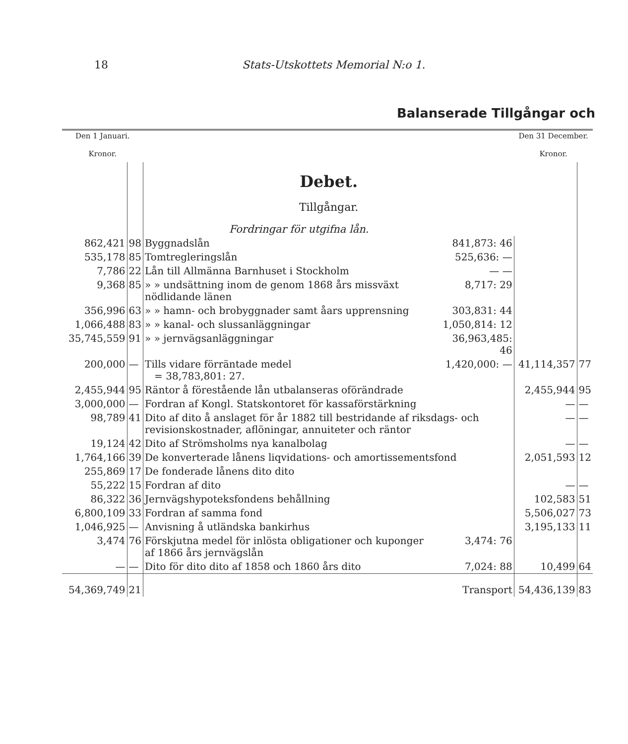18 Stats-Utskottets Memorial N:o 1.
Balanserade Tillgångar och
| Den 1 Januari. Kronor. | | | | Den 31 December. Kronor. | |
| --- | --- | --- | --- | --- | --- |
| | | Debet. Tillgångar. Fordringar för utgifna lån. | | | |
| 862,421 | 98 | Byggnadslån | 841,873: 46 | | |
| 535,178 | 85 | Tomtregleringslån | 525,636: — | | |
| 7,786 | 22 | Lån till Allmänna Barnhuset i Stockholm | — — | | |
| 9,368 | 85 | » » undsättning inom de genom 1868 års missväxt nödlidande länen | 8,717: 29 | | |
| 356,996 | 63 | » » hamn- och brobyggnader samt åars upprensning | 303,831: 44 | | |
| 1,066,488 | 83 | » » kanal- och slussanläggningar | 1,050,814: 12 | | |
| 35,745,559 | 91 | » » jernvägsanläggningar | 36,963,485: 46 | | |
| 200,000 | — | Tills vidare förräntade medel = 38,783,801: 27. | 1,420,000: — | 41,114,357 | 77 |
| 2,455,944 | 95 | Räntor å förestående lån utbalanseras oförändrade | | 2,455,944 | 95 |
| 3,000,000 | — | Fordran af Kongl. Statskontoret för kassaförstärkning | | — | — |
| 98,789 | 41 | Dito af dito å anslaget för år 1882 till bestridande af riksdags- och revisionskostnader, aflöningar, annuiteter och räntor | | — | — |
| 19,124 | 42 | Dito af Strömsholms nya kanalbolag | | — | — |
| 1,764,166 | 39 | De konverterade lånens liqvidations- och amortissementsfond | | 2,051,593 | 12 |
| 255,869 | 17 | De fonderade lånens dito dito | | | |
| 55,222 | 15 | Fordran af dito | | — | — |
| 86,322 | 36 | Jernvägshypoteksfondens behållning | | 102,583 | 51 |
| 6,800,109 | 33 | Fordran af samma fond | | 5,506,027 | 73 |
| 1,046,925 | — | Anvisning å utländska bankirhus | | 3,195,133 | 11 |
| 3,474 | 76 | Förskjutna medel för inlösta obligationer och kuponger af 1866 års jernvägslån | 3,474: 76 | | |
| — | — | Dito för dito dito af 1858 och 1860 års dito | 7,024: 88 | 10,499 | 64 |
| 54,369,749 | 21 | | Transport | 54,436,139 | 83 |